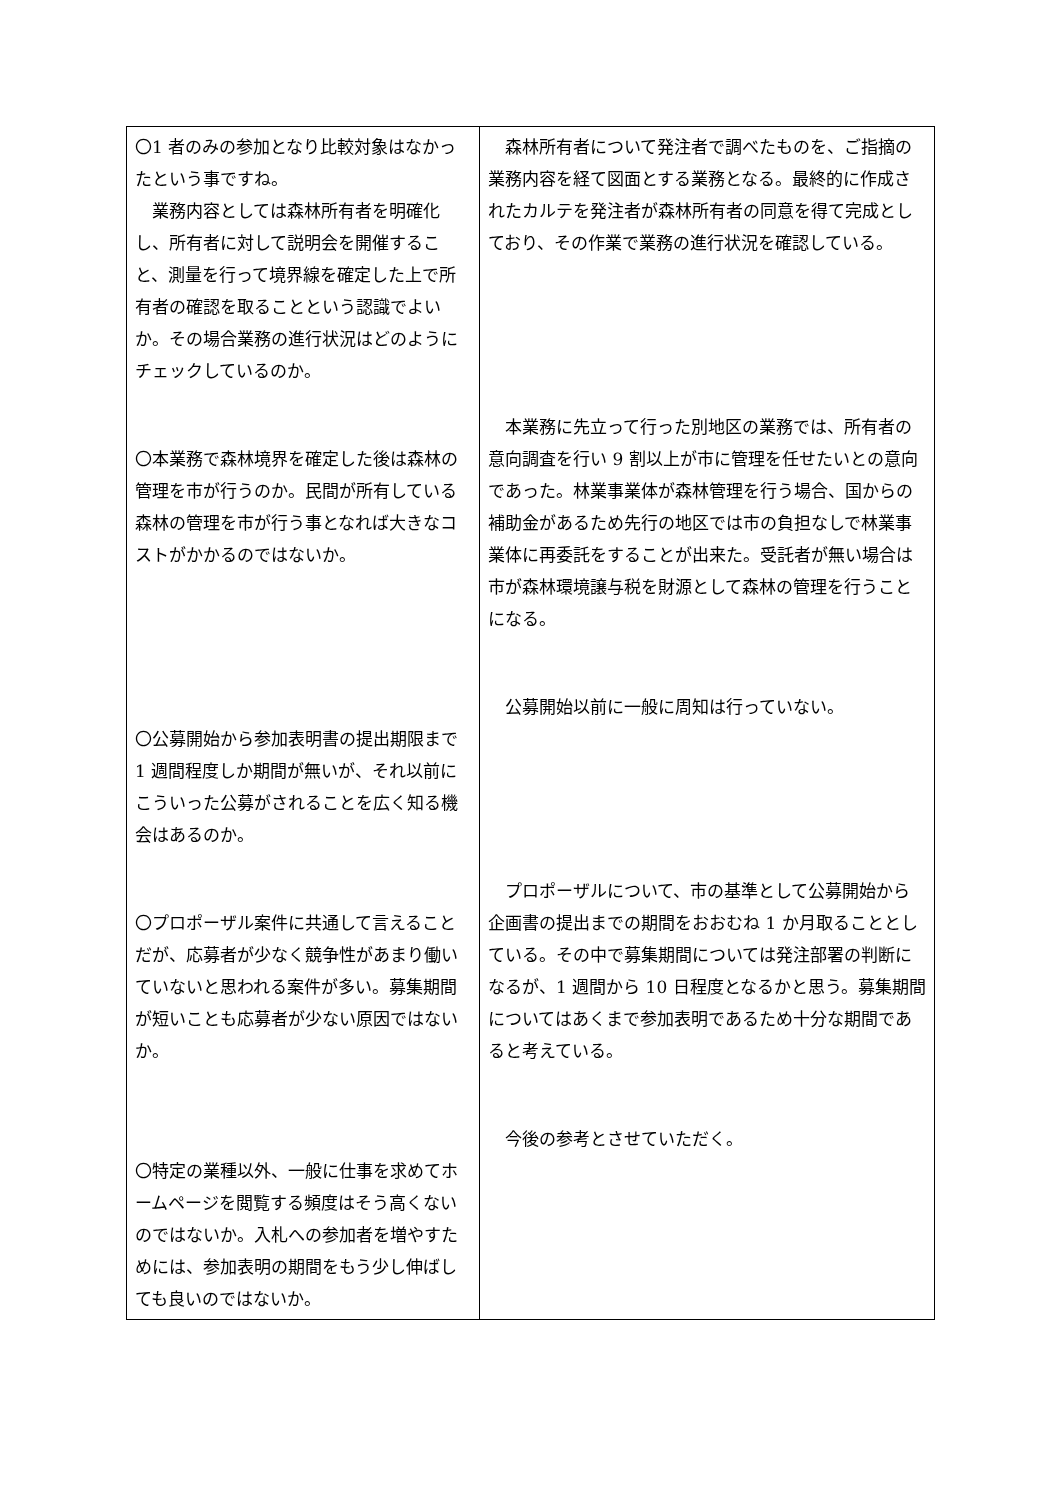| 〇1 者のみの参加となり比較対象はなかったという事ですね。 業務内容としては森林所有者を明確化し、所有者に対して説明会を開催すること、測量を行って境界線を確定した上で所有者の確認を取ることという認識でよいか。その場合業務の進行状況はどのようにチェックしているのか。 〇本業務で森林境界を確定した後は森林の管理を市が行うのか。民間が所有している森林の管理を市が行う事となれば大きなコストがかかるのではないか。 〇公募開始から参加表明書の提出期限まで 1 週間程度しか期間が無いが、それ以前にこういった公募がされることを広く知る機会はあるのか。 〇プロポーザル案件に共通して言えることだが、応募者が少なく競争性があまり働いていないと思われる案件が多い。募集期間が短いことも応募者が少ない原因ではないか。 〇特定の業種以外、一般に仕事を求めてホームページを閲覧する頻度はそう高くないのではないか。入札への参加者を増やすためには、参加表明の期間をもう少し伸ばしても良いのではないか。 | 森林所有者について発注者で調べたものを、ご指摘の業務内容を経て図面とする業務となる。最終的に作成されたカルテを発注者が森林所有者の同意を得て完成としており、その作業で業務の進行状況を確認している。 本業務に先立って行った別地区の業務では、所有者の意向調査を行い 9 割以上が市に管理を任せたいとの意向であった。林業事業体が森林管理を行う場合、国からの補助金があるため先行の地区では市の負担なしで林業事業体に再委託をすることが出来た。受託者が無い場合は市が森林環境譲与税を財源として森林の管理を行うことになる。 公募開始以前に一般に周知は行っていない。 プロポーザルについて、市の基準として公募開始から企画書の提出までの期間をおおむね 1 か月取ることとしている。その中で募集期間については発注部署の判断になるが、1 週間から 10 日程度となるかと思う。募集期間についてはあくまで参加表明であるため十分な期間であると考えている。 今後の参考とさせていただく。 |